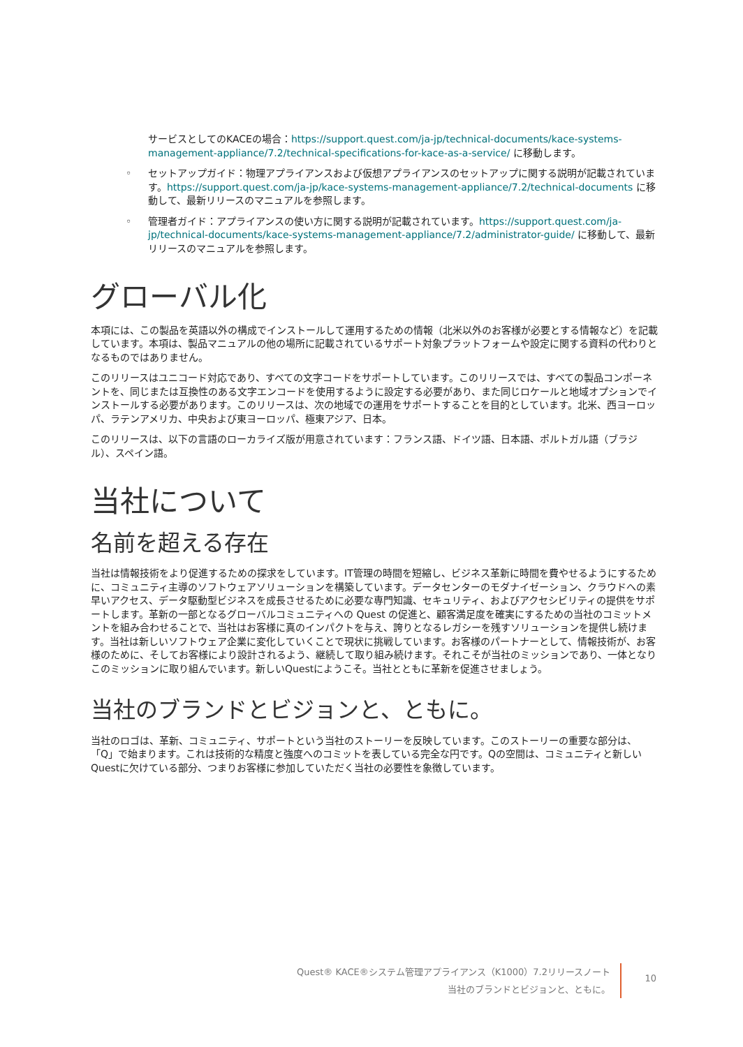サービスとしてのKACEの場合：https://support.quest.com/ja-jp/technical-documents/kace-systems-management-appliance/7.2/technical-specifications-for-kace-as-a-service/ に移動します。
◦ セットアップガイド：物理アプライアンスおよび仮想アプライアンスのセットアップに関する説明が記載されています。https://support.quest.com/ja-jp/kace-systems-management-appliance/7.2/technical-documents に移動して、最新リリースのマニュアルを参照します。
◦ 管理者ガイド：アプライアンスの使い方に関する説明が記載されています。https://support.quest.com/ja-jp/technical-documents/kace-systems-management-appliance/7.2/administrator-guide/ に移動して、最新リリースのマニュアルを参照します。
グローバル化
本項には、この製品を英語以外の構成でインストールして運用するための情報（北米以外のお客様が必要とする情報など）を記載しています。本項は、製品マニュアルの他の場所に記載されているサポート対象プラットフォームや設定に関する資料の代わりとなるものではありません。
このリリースはユニコード対応であり、すべての文字コードをサポートしています。このリリースでは、すべての製品コンポーネントを、同じまたは互換性のある文字エンコードを使用するように設定する必要があり、また同じロケールと地域オプションでインストールする必要があります。このリリースは、次の地域での運用をサポートすることを目的としています。北米、西ヨーロッパ、ラテンアメリカ、中央および東ヨーロッパ、極東アジア、日本。
このリリースは、以下の言語のローカライズ版が用意されています：フランス語、ドイツ語、日本語、ポルトガル語（ブラジル）、スペイン語。
当社について
名前を超える存在
当社は情報技術をより促進するための探求をしています。IT管理の時間を短縮し、ビジネス革新に時間を費やせるようにするために、コミュニティ主導のソフトウェアソリューションを構築しています。データセンターのモダナイゼーション、クラウドへの素早いアクセス、データ駆動型ビジネスを成長させるために必要な専門知識、セキュリティ、およびアクセシビリティの提供をサポートします。革新の一部となるグローバルコミュニティへの Quest の促進と、顧客満足度を確実にするための当社のコミットメントを組み合わせることで、当社はお客様に真のインパクトを与え、誇りとなるレガシーを残すソリューションを提供し続けます。当社は新しいソフトウェア企業に変化していくことで現状に挑戦しています。お客様のパートナーとして、情報技術が、お客様のために、そしてお客様により設計されるよう、継続して取り組み続けます。それこそが当社のミッションであり、一体となりこのミッションに取り組んでいます。新しいQuestにようこそ。当社とともに革新を促進させましょう。
当社のブランドとビジョンと、ともに。
当社のロゴは、革新、コミュニティ、サポートという当社のストーリーを反映しています。このストーリーの重要な部分は、「Q」で始まります。これは技術的な精度と強度へのコミットを表している完全な円です。Qの空間は、コミュニティと新しいQuestに欠けている部分、つまりお客様に参加していただく当社の必要性を象徴しています。
Quest® KACE®システム管理アプライアンス（K1000）7.2リリースノート
当社のブランドとビジョンと、ともに。
10